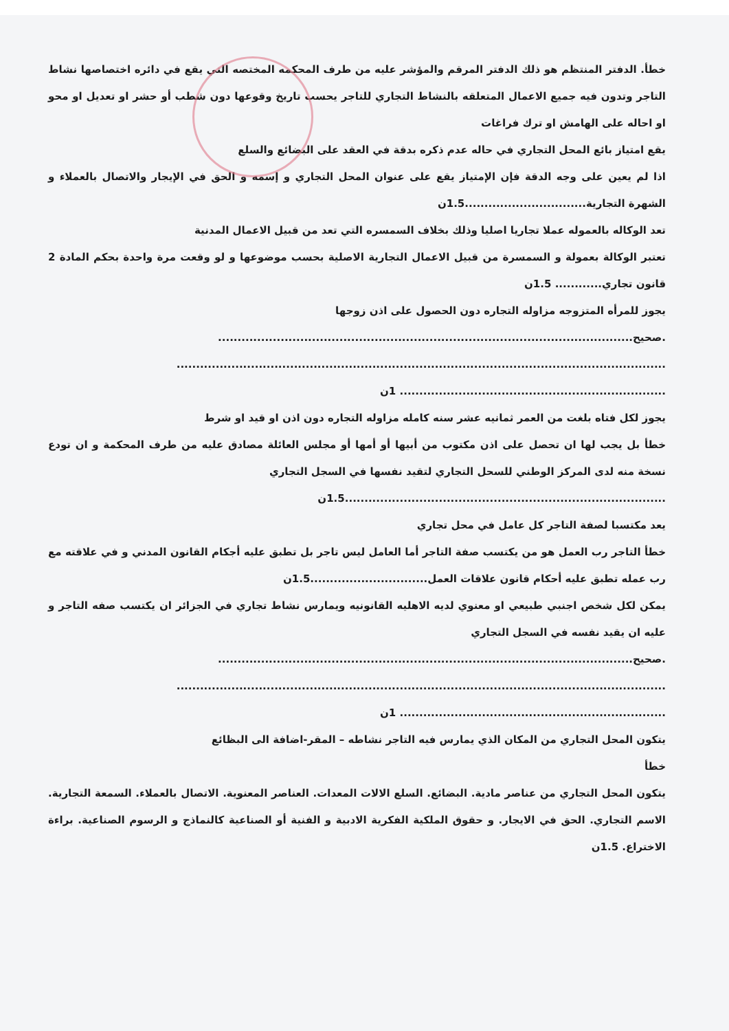خطأ. الدفتر المنتظم هو ذلك الدفتر المرقم والمؤشر عليه من طرف المحكمه المختصه التي يقع في دائره اختصاصها نشاط التاجر وتدون فيه جميع الاعمال المتعلقه بالنشاط التجاري للتاجر يحسب تاريخ وقوعها دون شطب أو حشر او تعديل او محو او احاله على الهامش او ترك فراغات
يقع امتياز بائع المحل التجاري في حاله عدم ذكره بدقة في العقد على البضائع والسلع
اذا لم يعين على وجه الدقة فإن الإمتياز يقع على عنوان المحل التجاري و إسمه و الحق في الإيجار والاتصال بالعملاء و الشهرة التجارية...............................1.5ن
تعد الوكاله بالعموله عملا تجاريا اصليا وذلك بخلاف السمسره التي تعد من قبيل الاعمال المدنية
تعتبر الوكالة بعمولة و السمسرة من قبيل الاعمال التجارية الاصلية بحسب موضوعها و لو وقعت مرة واحدة بحكم المادة 2 قانون تجاري............ 1.5ن
يجوز للمرأه المتزوجه مزاوله التجاره دون الحصول على اذن زوجها
.صحيح..........................................................................................................
.............................................................................................................................
.................................................................... 1ن
يجوز لكل فتاه بلغت من العمر ثمانيه عشر سنه كامله مزاوله التجاره دون اذن او قيد او شرط
خطأ بل يجب لها ان تحصل على اذن مكتوب من أبيها أو أمها أو مجلس العائلة مصادق عليه من طرف المحكمة و ان تودع نسخة منه لدى المركز الوطني للسحل التجاري لتقيد نفسها في السجل التجاري
..................................................................................1.5ن
يعد مكتسبا لصفة التاجر كل عامل في محل تجاري
خطأ التاجر رب العمل هو من يكتسب صفة التاجر أما العامل ليس تاجر بل تطبق عليه أجكام القانون المدني و في علاقته مع رب عمله تطبق عليه أحكام قانون علاقات العمل..............................1.5ن
يمكن لكل شخص اجنبي طبيعي او معنوي لديه الاهليه القانونيه ويمارس نشاط تجاري في الجزائر ان يكتسب صفه التاجر و عليه ان يقيد نفسه في السجل التجاري
.صحيح..........................................................................................................
.............................................................................................................................
.................................................................... 1ن
يتكون المحل التجاري من المكان الذي يمارس فيه التاجر نشاطه – المقر-اضافة الى البظائع
خطأ
يتكون المحل التجاري من عناصر مادية. البضائع. السلع الالات المعدات. العناصر المعنوية. الاتصال بالعملاء. السمعة التجارية. الاسم التجاري. الحق في الايجار. و حقوق الملكية الفكرية الادبية و الفنية أو الصناعية كالنماذج و الرسوم الصناعية. براءة الاختراع. 1.5ن